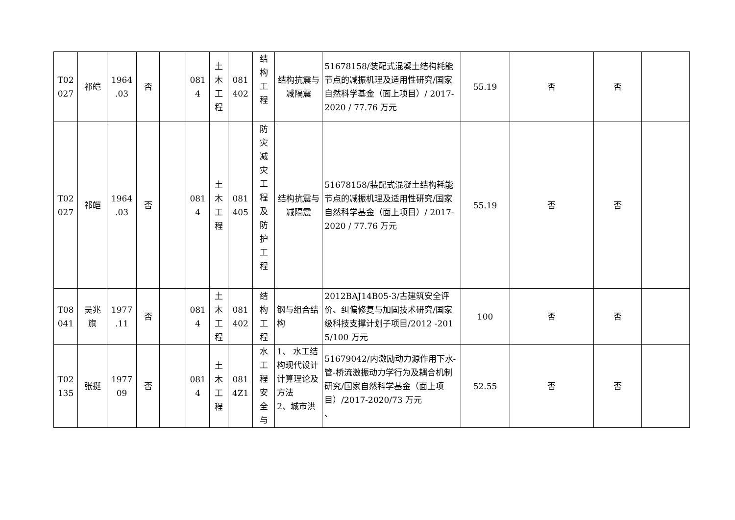| T02 027 | 祁皑 | 1964 .03 | 否 | | 081 4 | 土 木 工 程 | 081 402 | 结 构 工 程 | 结构抗震与减隔震 | 51678158/装配式混凝土结构耗能节点的减振机理及适用性研究/国家自然科学基金（面上项目）/ 2017-2020 / 77.76 万元 | 55.19 | 否 | 否 | |
| T02 027 | 祁皑 | 1964 .03 | 否 | | 081 4 | 土 木 工 程 | 081 405 | 防 灾 减 灾 工 程 及 防 护 工 程 | 结构抗震与减隔震 | 51678158/装配式混凝土结构耗能节点的减振机理及适用性研究/国家自然科学基金（面上项目）/ 2017-2020 / 77.76 万元 | 55.19 | 否 | 否 | |
| T08 041 | 吴兆 旗 | 1977 .11 | 否 | | 081 4 | 土 木 工 程 | 081 402 | 结 构 工 程 | 钢与组合结构 | 2012BAJ14B05-3/古建筑安全评价、纠偏修复与加固技术研究/国家级科技支撑计划子项目/2012 -2015/100 万元 | 100 | 否 | 否 | |
| T02 135 | 张挺 | 1977 09 | 否 | | 081 4 | 土 木 工 程 | 081 4Z1 | 水 工 程 安 全 与 | 1、 水工结构现代设计计算理论及方法 2、城市洪 | 51679042/内激励动力源作用下水-管-桥流激振动力学行为及耦合机制研究/国家自然科学基金（面上项目）/2017-2020/73 万元 、 | 52.55 | 否 | 否 | |